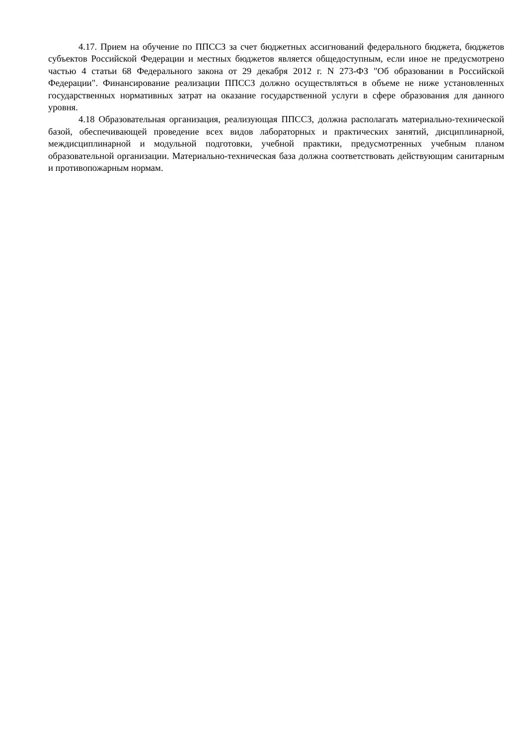4.17. Прием на обучение по ППССЗ за счет бюджетных ассигнований федерального бюджета, бюджетов субъектов Российской Федерации и местных бюджетов является общедоступным, если иное не предусмотрено частью 4 статьи 68 Федерального закона от 29 декабря 2012 г. N 273-ФЗ "Об образовании в Российской Федерации". Финансирование реализации ППССЗ должно осуществляться в объеме не ниже установленных государственных нормативных затрат на оказание государственной услуги в сфере образования для данного уровня.
4.18 Образовательная организация, реализующая ППССЗ, должна располагать материально-технической базой, обеспечивающей проведение всех видов лабораторных и практических занятий, дисциплинарной, междисциплинарной и модульной подготовки, учебной практики, предусмотренных учебным планом образовательной организации. Материально-техническая база должна соответствовать действующим санитарным и противопожарным нормам.